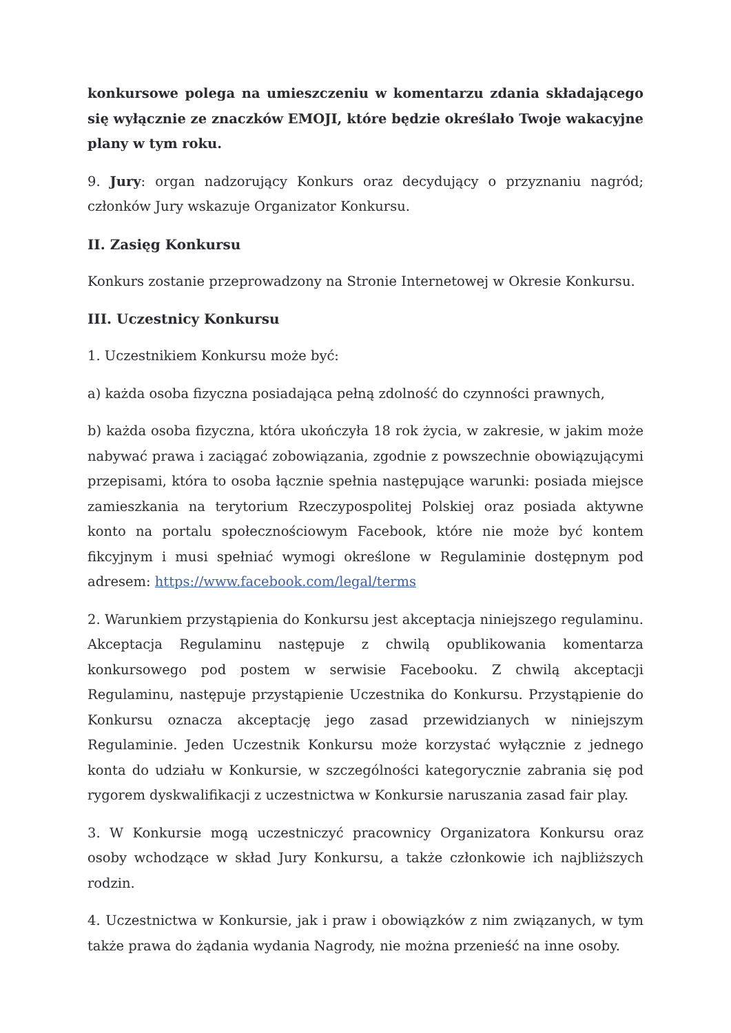konkursowe polega na umieszczeniu w komentarzu zdania składającego się wyłącznie ze znaczków EMOJI, które będzie określało Twoje wakacyjne plany w tym roku.
9. Jury: organ nadzorujący Konkurs oraz decydujący o przyznaniu nagród; członków Jury wskazuje Organizator Konkursu.
II. Zasięg Konkursu
Konkurs zostanie przeprowadzony na Stronie Internetowej w Okresie Konkursu.
III. Uczestnicy Konkursu
1. Uczestnikiem Konkursu może być:
a) każda osoba fizyczna posiadająca pełną zdolność do czynności prawnych,
b) każda osoba fizyczna, która ukończyła 18 rok życia, w zakresie, w jakim może nabywać prawa i zaciągać zobowiązania, zgodnie z powszechnie obowiązującymi przepisami, która to osoba łącznie spełnia następujące warunki: posiada miejsce zamieszkania na terytorium Rzeczypospolitej Polskiej oraz posiada aktywne konto na portalu społecznościowym Facebook, które nie może być kontem fikcyjnym i musi spełniać wymogi określone w Regulaminie dostępnym pod adresem: https://www.facebook.com/legal/terms
2. Warunkiem przystąpienia do Konkursu jest akceptacja niniejszego regulaminu. Akceptacja Regulaminu następuje z chwilą opublikowania komentarza konkursowego pod postem w serwisie Facebooku. Z chwilą akceptacji Regulaminu, następuje przystąpienie Uczestnika do Konkursu. Przystąpienie do Konkursu oznacza akceptację jego zasad przewidzianych w niniejszym Regulaminie. Jeden Uczestnik Konkursu może korzystać wyłącznie z jednego konta do udziału w Konkursie, w szczególności kategorycznie zabrania się pod rygorem dyskwalifikacji z uczestnictwa w Konkursie naruszania zasad fair play.
3. W Konkursie mogą uczestniczyć pracownicy Organizatora Konkursu oraz osoby wchodzące w skład Jury Konkursu, a także członkowie ich najbliższych rodzin.
4. Uczestnictwa w Konkursie, jak i praw i obowiązków z nim związanych, w tym także prawa do żądania wydania Nagrody, nie można przenieść na inne osoby.